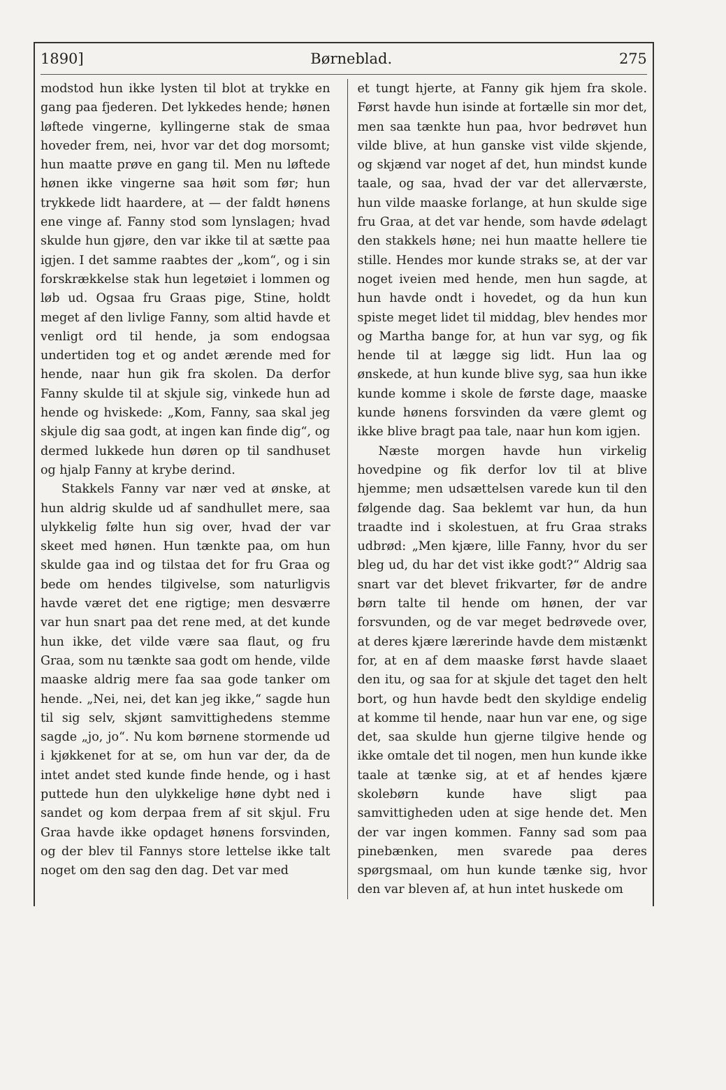1890] Børneblad. 275
modstod hun ikke lysten til blot at trykke en gang paa fjederen. Det lykkedes hende; hønen løftede vingerne, kyllingerne stak de smaa hoveder frem, nei, hvor var det dog morsomt; hun maatte prøve en gang til. Men nu løftede hønen ikke vingerne saa høit som før; hun trykkede lidt haardere, at — der faldt hønens ene vinge af. Fanny stod som lynslagen; hvad skulde hun gjøre, den var ikke til at sætte paa igjen. I det samme raabtes der „kom“, og i sin forskrækkelse stak hun legetøiet i lommen og løb ud. Ogsaa fru Graas pige, Stine, holdt meget af den livlige Fanny, som altid havde et venligt ord til hende, ja som endogsaa undertiden tog et og andet ærende med for hende, naar hun gik fra skolen. Da derfor Fanny skulde til at skjule sig, vinkede hun ad hende og hviskede: „Kom, Fanny, saa skal jeg skjule dig saa godt, at ingen kan finde dig“, og dermed lukkede hun døren op til sandhuset og hjalp Fanny at krybe derind.
Stakkels Fanny var nær ved at ønske, at hun aldrig skulde ud af sandhullet mere, saa ulykkelig følte hun sig over, hvad der var skeet med hønen. Hun tænkte paa, om hun skulde gaa ind og tilstaa det for fru Graa og bede om hendes tilgivelse, som naturligvis havde været det ene rigtige; men desværre var hun snart paa det rene med, at det kunde hun ikke, det vilde være saa flaut, og fru Graa, som nu tænkte saa godt om hende, vilde maaske aldrig mere faa saa gode tanker om hende. „Nei, nei, det kan jeg ikke,“ sagde hun til sig selv, skjønt samvittighedens stemme sagde „jo, jo“. Nu kom børnene stormende ud i kjøkkenet for at se, om hun var der, da de intet andet sted kunde finde hende, og i hast puttede hun den ulykkelige høne dybt ned i sandet og kom derpaa frem af sit skjul. Fru Graa havde ikke opdaget hønens forsvinden, og der blev til Fannys store lettelse ikke talt noget om den sag den dag. Det var med
et tungt hjerte, at Fanny gik hjem fra skole. Først havde hun isinde at fortælle sin mor det, men saa tænkte hun paa, hvor bedrøvet hun vilde blive, at hun ganske vist vilde skjende, og skjænd var noget af det, hun mindst kunde taale, og saa, hvad der var det allerværste, hun vilde maaske forlange, at hun skulde sige fru Graa, at det var hende, som havde ødelagt den stakkels høne; nei hun maatte hellere tie stille. Hendes mor kunde straks se, at der var noget iveien med hende, men hun sagde, at hun havde ondt i hovedet, og da hun kun spiste meget lidet til middag, blev hendes mor og Martha bange for, at hun var syg, og fik hende til at lægge sig lidt. Hun laa og ønskede, at hun kunde blive syg, saa hun ikke kunde komme i skole de første dage, maaske kunde hønens forsvinden da være glemt og ikke blive bragt paa tale, naar hun kom igjen.
Næste morgen havde hun virkelig hovedpine og fik derfor lov til at blive hjemme; men udsættelsen varede kun til den følgende dag. Saa beklemt var hun, da hun traadte ind i skolestuen, at fru Graa straks udbrød: „Men kjære, lille Fanny, hvor du ser bleg ud, du har det vist ikke godt?“ Aldrig saa snart var det blevet frikvarter, før de andre børn talte til hende om hønen, der var forsvunden, og de var meget bedrøvede over, at deres kjære lærerinde havde dem mistænkt for, at en af dem maaske først havde slaaet den itu, og saa for at skjule det taget den helt bort, og hun havde bedt den skyldige endelig at komme til hende, naar hun var ene, og sige det, saa skulde hun gjerne tilgive hende og ikke omtale det til nogen, men hun kunde ikke taale at tænke sig, at et af hendes kjære skolebørn kunde have sligt paa samvittigheden uden at sige hende det. Men der var ingen kommen. Fanny sad som paa pinebænken, men svarede paa deres spørgsmaal, om hun kunde tænke sig, hvor den var bleven af, at hun intet huskede om